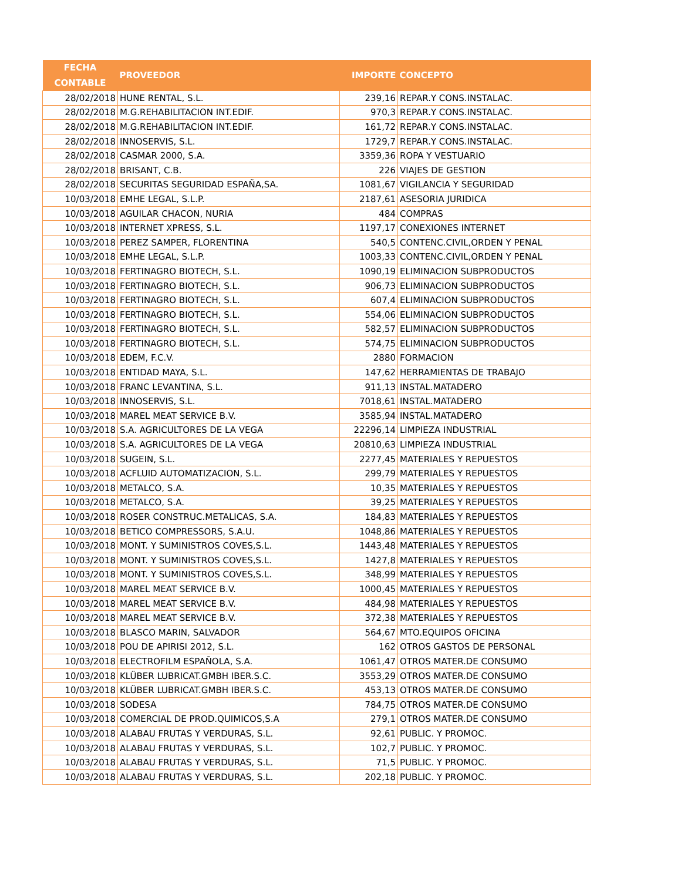| FECHA CONTABLE | PROVEEDOR | IMPORTE | CONCEPTO |
| --- | --- | --- | --- |
| 28/02/2018 | HUNE RENTAL, S.L. | 239,16 | REPAR.Y CONS.INSTALAC. |
| 28/02/2018 | M.G.REHABILITACION INT.EDIF. | 970,3 | REPAR.Y CONS.INSTALAC. |
| 28/02/2018 | M.G.REHABILITACION INT.EDIF. | 161,72 | REPAR.Y CONS.INSTALAC. |
| 28/02/2018 | INNOSERVIS, S.L. | 1729,7 | REPAR.Y CONS.INSTALAC. |
| 28/02/2018 | CASMAR 2000, S.A. | 3359,36 | ROPA Y VESTUARIO |
| 28/02/2018 | BRISANT, C.B. | 226 | VIAJES DE GESTION |
| 28/02/2018 | SECURITAS SEGURIDAD ESPAÑA,SA. | 1081,67 | VIGILANCIA Y SEGURIDAD |
| 10/03/2018 | EMHE LEGAL, S.L.P. | 2187,61 | ASESORIA JURIDICA |
| 10/03/2018 | AGUILAR CHACON, NURIA | 484 | COMPRAS |
| 10/03/2018 | INTERNET XPRESS, S.L. | 1197,17 | CONEXIONES INTERNET |
| 10/03/2018 | PEREZ SAMPER, FLORENTINA | 540,5 | CONTENC.CIVIL,ORDEN Y PENAL |
| 10/03/2018 | EMHE LEGAL, S.L.P. | 1003,33 | CONTENC.CIVIL,ORDEN Y PENAL |
| 10/03/2018 | FERTINAGRO BIOTECH, S.L. | 1090,19 | ELIMINACION SUBPRODUCTOS |
| 10/03/2018 | FERTINAGRO BIOTECH, S.L. | 906,73 | ELIMINACION SUBPRODUCTOS |
| 10/03/2018 | FERTINAGRO BIOTECH, S.L. | 607,4 | ELIMINACION SUBPRODUCTOS |
| 10/03/2018 | FERTINAGRO BIOTECH, S.L. | 554,06 | ELIMINACION SUBPRODUCTOS |
| 10/03/2018 | FERTINAGRO BIOTECH, S.L. | 582,57 | ELIMINACION SUBPRODUCTOS |
| 10/03/2018 | FERTINAGRO BIOTECH, S.L. | 574,75 | ELIMINACION SUBPRODUCTOS |
| 10/03/2018 | EDEM, F.C.V. | 2880 | FORMACION |
| 10/03/2018 | ENTIDAD MAYA, S.L. | 147,62 | HERRAMIENTAS DE TRABAJO |
| 10/03/2018 | FRANC LEVANTINA, S.L. | 911,13 | INSTAL.MATADERO |
| 10/03/2018 | INNOSERVIS, S.L. | 7018,61 | INSTAL.MATADERO |
| 10/03/2018 | MAREL MEAT SERVICE B.V. | 3585,94 | INSTAL.MATADERO |
| 10/03/2018 | S.A. AGRICULTORES DE LA VEGA | 22296,14 | LIMPIEZA INDUSTRIAL |
| 10/03/2018 | S.A. AGRICULTORES DE LA VEGA | 20810,63 | LIMPIEZA INDUSTRIAL |
| 10/03/2018 | SUGEIN, S.L. | 2277,45 | MATERIALES Y REPUESTOS |
| 10/03/2018 | ACFLUID AUTOMATIZACION, S.L. | 299,79 | MATERIALES Y REPUESTOS |
| 10/03/2018 | METALCO, S.A. | 10,35 | MATERIALES Y REPUESTOS |
| 10/03/2018 | METALCO, S.A. | 39,25 | MATERIALES Y REPUESTOS |
| 10/03/2018 | ROSER CONSTRUC.METALICAS, S.A. | 184,83 | MATERIALES Y REPUESTOS |
| 10/03/2018 | BETICO COMPRESSORS, S.A.U. | 1048,86 | MATERIALES Y REPUESTOS |
| 10/03/2018 | MONT. Y SUMINISTROS COVES,S.L. | 1443,48 | MATERIALES Y REPUESTOS |
| 10/03/2018 | MONT. Y SUMINISTROS COVES,S.L. | 1427,8 | MATERIALES Y REPUESTOS |
| 10/03/2018 | MONT. Y SUMINISTROS COVES,S.L. | 348,99 | MATERIALES Y REPUESTOS |
| 10/03/2018 | MAREL MEAT SERVICE B.V. | 1000,45 | MATERIALES Y REPUESTOS |
| 10/03/2018 | MAREL MEAT SERVICE B.V. | 484,98 | MATERIALES Y REPUESTOS |
| 10/03/2018 | MAREL MEAT SERVICE B.V. | 372,38 | MATERIALES Y REPUESTOS |
| 10/03/2018 | BLASCO MARIN, SALVADOR | 564,67 | MTO.EQUIPOS OFICINA |
| 10/03/2018 | POU DE APIRISI 2012, S.L. | 162 | OTROS GASTOS DE PERSONAL |
| 10/03/2018 | ELECTROFILM ESPAÑOLA, S.A. | 1061,47 | OTROS MATER.DE CONSUMO |
| 10/03/2018 | KLÜBER LUBRICAT.GMBH IBER.S.C. | 3553,29 | OTROS MATER.DE CONSUMO |
| 10/03/2018 | KLÜBER LUBRICAT.GMBH IBER.S.C. | 453,13 | OTROS MATER.DE CONSUMO |
| 10/03/2018 | SODESA | 784,75 | OTROS MATER.DE CONSUMO |
| 10/03/2018 | COMERCIAL DE PROD.QUIMICOS,S.A | 279,1 | OTROS MATER.DE CONSUMO |
| 10/03/2018 | ALABAU FRUTAS Y VERDURAS, S.L. | 92,61 | PUBLIC. Y PROMOC. |
| 10/03/2018 | ALABAU FRUTAS Y VERDURAS, S.L. | 102,7 | PUBLIC. Y PROMOC. |
| 10/03/2018 | ALABAU FRUTAS Y VERDURAS, S.L. | 71,5 | PUBLIC. Y PROMOC. |
| 10/03/2018 | ALABAU FRUTAS Y VERDURAS, S.L. | 202,18 | PUBLIC. Y PROMOC. |